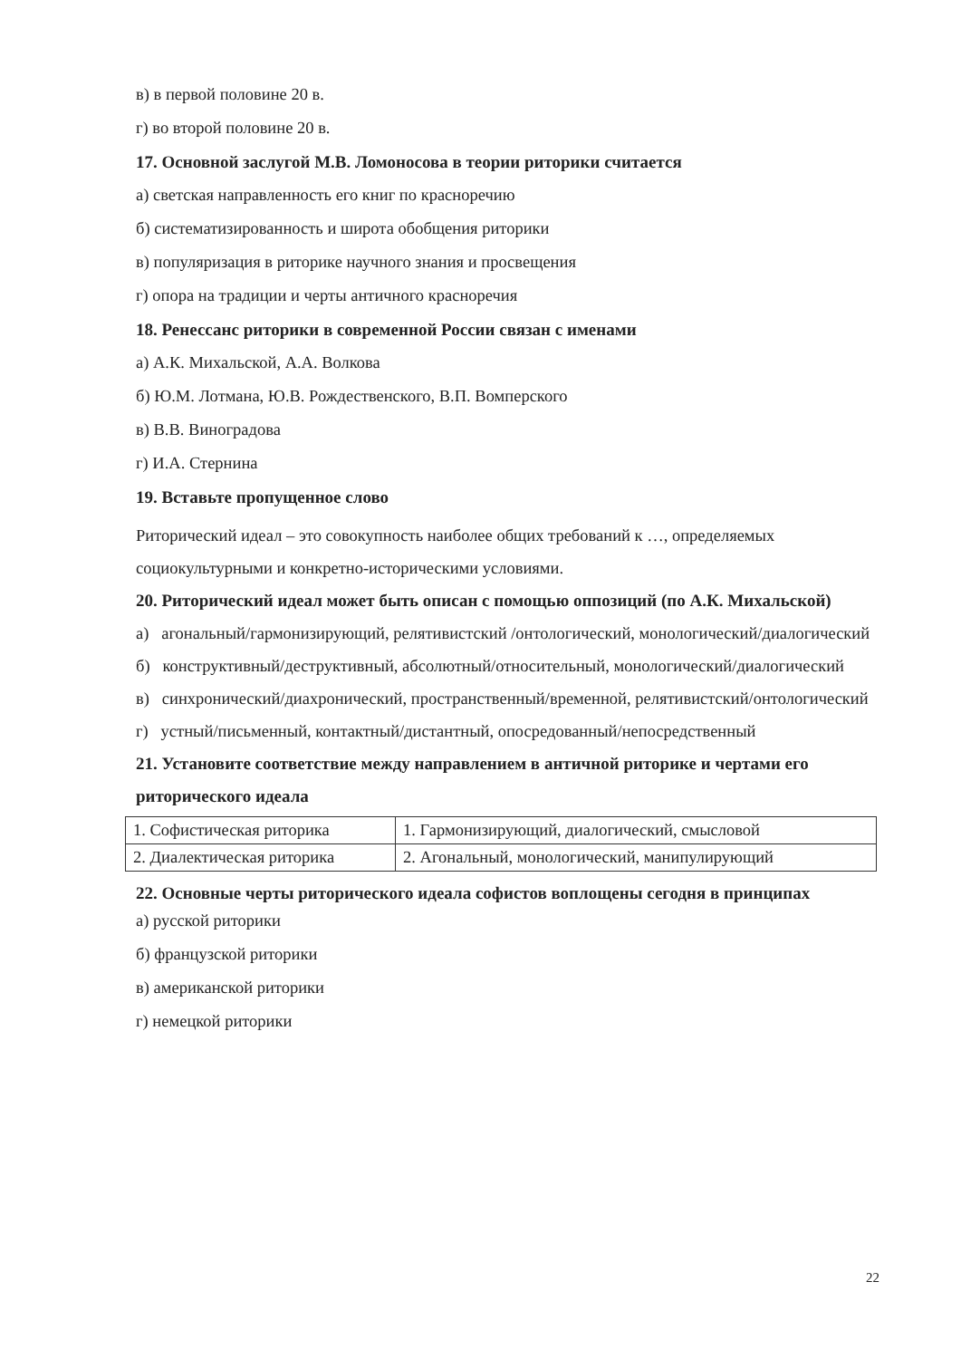в) в первой половине 20 в.
г) во второй половине 20 в.
17. Основной заслугой М.В. Ломоносова в теории риторики считается
а) светская направленность его книг по красноречию
б) систематизированность и широта обобщения риторики
в) популяризация в риторике научного знания и просвещения
г) опора на традиции и черты античного красноречия
18. Ренессанс риторики в современной России связан с именами
а) А.К. Михальской, А.А. Волкова
б) Ю.М. Лотмана, Ю.В. Рождественского, В.П. Вомперского
в) В.В. Виноградова
г) И.А. Стернина
19. Вставьте пропущенное слово
Риторический идеал – это совокупность наиболее общих требований к …, определяемых социокультурными и конкретно-историческими условиями.
20. Риторический идеал может быть описан с помощью оппозиций (по А.К. Михальской)
а) агональный/гармонизирующий, релятивистский /онтологический, монологический/диалогический
б) конструктивный/деструктивный, абсолютный/относительный, монологический/диалогический
в) синхронический/диахронический, пространственный/временной, релятивистский/онтологический
г) устный/письменный, контактный/дистантный, опосредованный/непосредственный
21. Установите соответствие между направлением в античной риторике и чертами его риторического идеала
| 1. Софистическая риторика | 1. Гармонизирующий, диалогический, смысловой |
| 2. Диалектическая риторика | 2. Агональный, монологический, манипулирующий |
22. Основные черты риторического идеала софистов воплощены сегодня в принципах
а) русской риторики
б) французской риторики
в) американской риторики
г) немецкой риторики
22